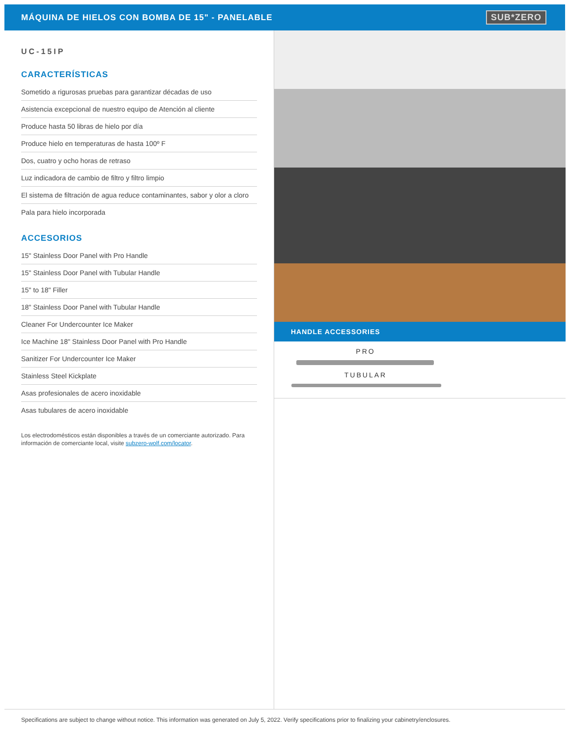MÁQUINA DE HIELOS CON BOMBA DE 15" - PANELABLE
SUB*ZERO
UC-15IP
CARACTERÍSTICAS
Sometido a rigurosas pruebas para garantizar décadas de uso
Asistencia excepcional de nuestro equipo de Atención al cliente
Produce hasta 50 libras de hielo por día
Produce hielo en temperaturas de hasta 100º F
Dos, cuatro y ocho horas de retraso
Luz indicadora de cambio de filtro y filtro limpio
El sistema de filtración de agua reduce contaminantes, sabor y olor a cloro
Pala para hielo incorporada
ACCESORIOS
15" Stainless Door Panel with Pro Handle
15" Stainless Door Panel with Tubular Handle
15" to 18" Filler
18" Stainless Door Panel with Tubular Handle
Cleaner For Undercounter Ice Maker
Ice Machine 18" Stainless Door Panel with Pro Handle
Sanitizer For Undercounter Ice Maker
Stainless Steel Kickplate
Asas profesionales de acero inoxidable
Asas tubulares de acero inoxidable
Los electrodomésticos están disponibles a través de un comerciante autorizado. Para información de comerciante local, visite subzero-wolf.com/locator.
HANDLE ACCESSORIES
PRO
TUBULAR
Specifications are subject to change without notice. This information was generated on July 5, 2022. Verify specifications prior to finalizing your cabinetry/enclosures.